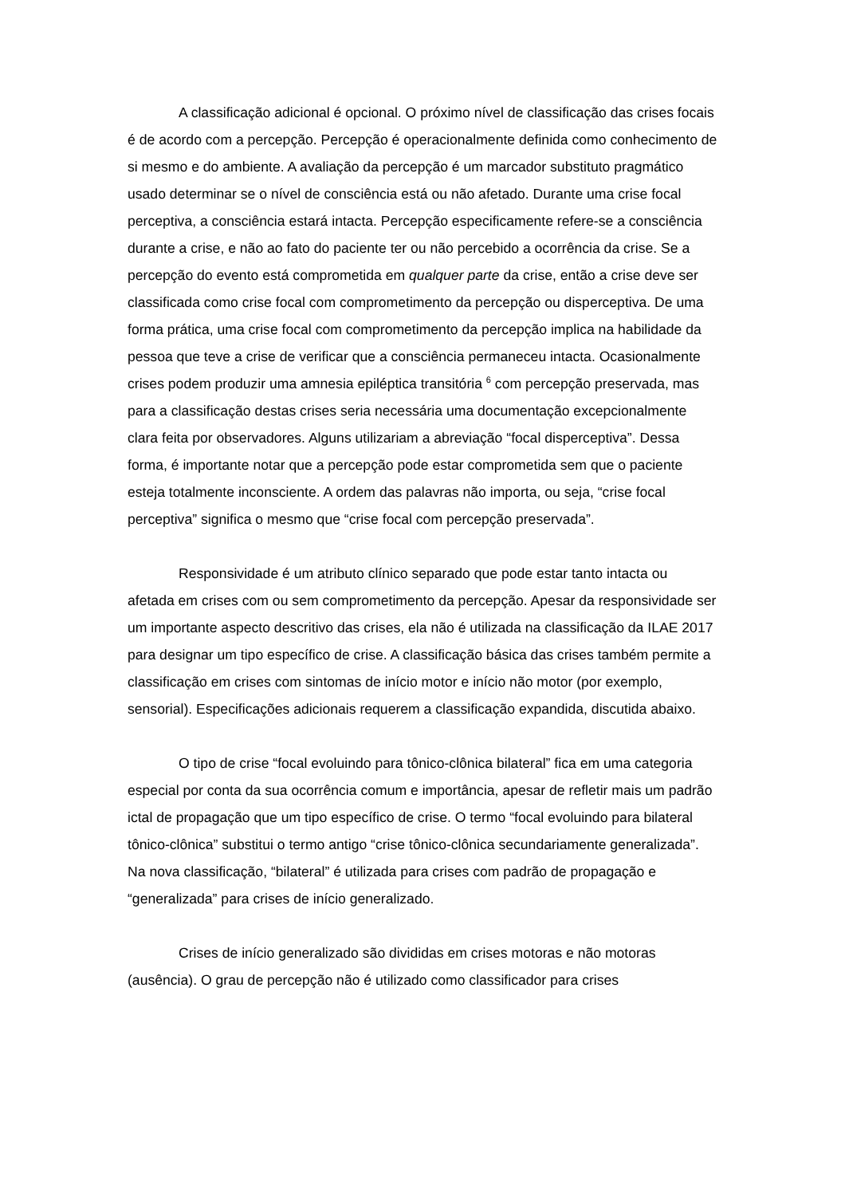A classificação adicional é opcional. O próximo nível de classificação das crises focais é de acordo com a percepção. Percepção é operacionalmente definida como conhecimento de si mesmo e do ambiente. A avaliação da percepção é um marcador substituto pragmático usado determinar se o nível de consciência está ou não afetado. Durante uma crise focal perceptiva, a consciência estará intacta. Percepção especificamente refere-se a consciência durante a crise, e não ao fato do paciente ter ou não percebido a ocorrência da crise. Se a percepção do evento está comprometida em qualquer parte da crise, então a crise deve ser classificada como crise focal com comprometimento da percepção ou disperceptiva. De uma forma prática, uma crise focal com comprometimento da percepção implica na habilidade da pessoa que teve a crise de verificar que a consciência permaneceu intacta. Ocasionalmente crises podem produzir uma amnesia epiléptica transitória <sup>6</sup> com percepção preservada, mas para a classificação destas crises seria necessária uma documentação excepcionalmente clara feita por observadores. Alguns utilizariam a abreviação “focal disperceptiva”. Dessa forma, é importante notar que a percepção pode estar comprometida sem que o paciente esteja totalmente inconsciente. A ordem das palavras não importa, ou seja, “crise focal perceptiva” significa o mesmo que “crise focal com percepção preservada”.
Responsividade é um atributo clínico separado que pode estar tanto intacta ou afetada em crises com ou sem comprometimento da percepção. Apesar da responsividade ser um importante aspecto descritivo das crises, ela não é utilizada na classificação da ILAE 2017 para designar um tipo específico de crise. A classificação básica das crises também permite a classificação em crises com sintomas de início motor e início não motor (por exemplo, sensorial). Especificações adicionais requerem a classificação expandida, discutida abaixo.
O tipo de crise “focal evoluindo para tônico-clônica bilateral” fica em uma categoria especial por conta da sua ocorrência comum e importância, apesar de refletir mais um padrão ictal de propagação que um tipo específico de crise. O termo “focal evoluindo para bilateral tônico-clônica” substitui o termo antigo “crise tônico-clônica secundariamente generalizada”. Na nova classificação, “bilateral” é utilizada para crises com padrão de propagação e “generalizada” para crises de início generalizado.
Crises de início generalizado são divididas em crises motoras e não motoras (ausência). O grau de percepção não é utilizado como classificador para crises